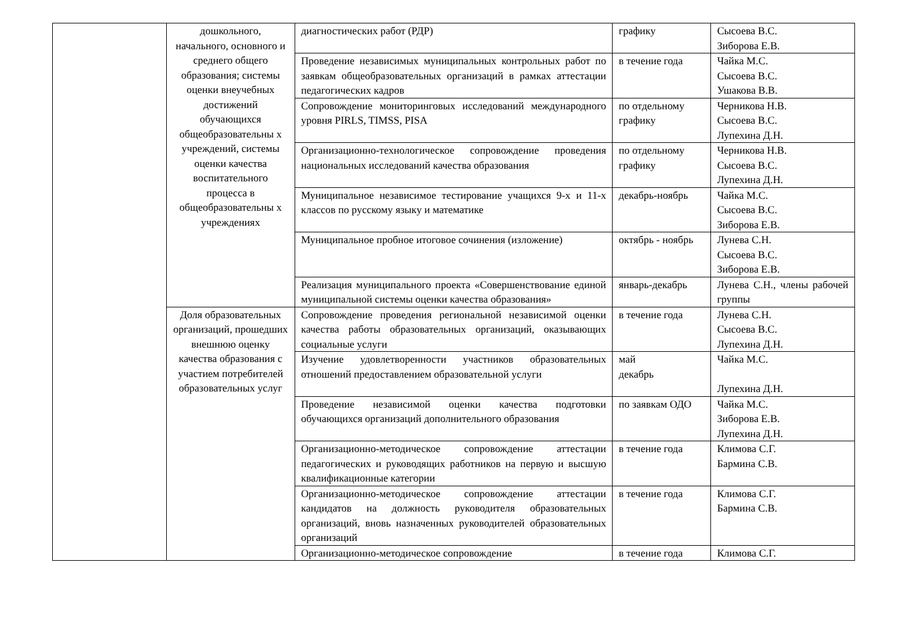| | дошкольного, начального, основного и среднего общего образования; системы оценки внеучебных достижений обучающихся общеобразовательны х учреждений, системы оценки качества воспитательного процесса в общеобразовательны х учреждениях | диагностических работ (РДР) | графику | Сысоева В.С. Зиборова Е.В. |
| | | Проведение независимых муниципальных контрольных работ по заявкам общеобразовательных организаций в рамках аттестации педагогических кадров | в течение года | Чайка М.С. Сысоева В.С. Ушакова В.В. |
| | | Сопровождение мониторинговых исследований международного уровня PIRLS, TIMSS, PISA | по отдельному графику | Черникова Н.В. Сысоева В.С. Лупехина Д.Н. |
| | | Организационно-технологическое сопровождение проведения национальных исследований качества образования | по отдельному графику | Черникова Н.В. Сысоева В.С. Лупехина Д.Н. |
| | | Муниципальное независимое тестирование учащихся 9-х и 11-х классов по русскому языку и математике | декабрь-ноябрь | Чайка М.С. Сысоева В.С. Зиборова Е.В. |
| | | Муниципальное пробное итоговое сочинения (изложение) | октябрь - ноябрь | Лунева С.Н. Сысоева В.С. Зиборова Е.В. |
| | | Реализация муниципального проекта «Совершенствование единой муниципальной системы оценки качества образования» | январь-декабрь | Лунева С.Н., члены рабочей группы |
| | Доля образовательных организаций, прошедших внешнюю оценку качества образования с участием потребителей образовательных услуг | Сопровождение проведения региональной независимой оценки качества работы образовательных организаций, оказывающих социальные услуги | в течение года | Лунева С.Н. Сысоева В.С. Лупехина Д.Н. |
| | | Изучение удовлетворенности участников образовательных отношений предоставлением образовательной услуги | май декабрь | Чайка М.С. Лупехина Д.Н. |
| | | Проведение независимой оценки качества подготовки обучающихся организаций дополнительного образования | по заявкам ОДО | Чайка М.С. Зиборова Е.В. Лупехина Д.Н. |
| | | Организационно-методическое сопровождение аттестации педагогических и руководящих работников на первую и высшую квалификационные категории | в течение года | Климова С.Г. Бармина С.В. |
| | | Организационно-методическое сопровождение аттестации кандидатов на должность руководителя образовательных организаций, вновь назначенных руководителей образовательных организаций | в течение года | Климова С.Г. Бармина С.В. |
| | | Организационно-методическое сопровождение | в течение года | Климова С.Г. |